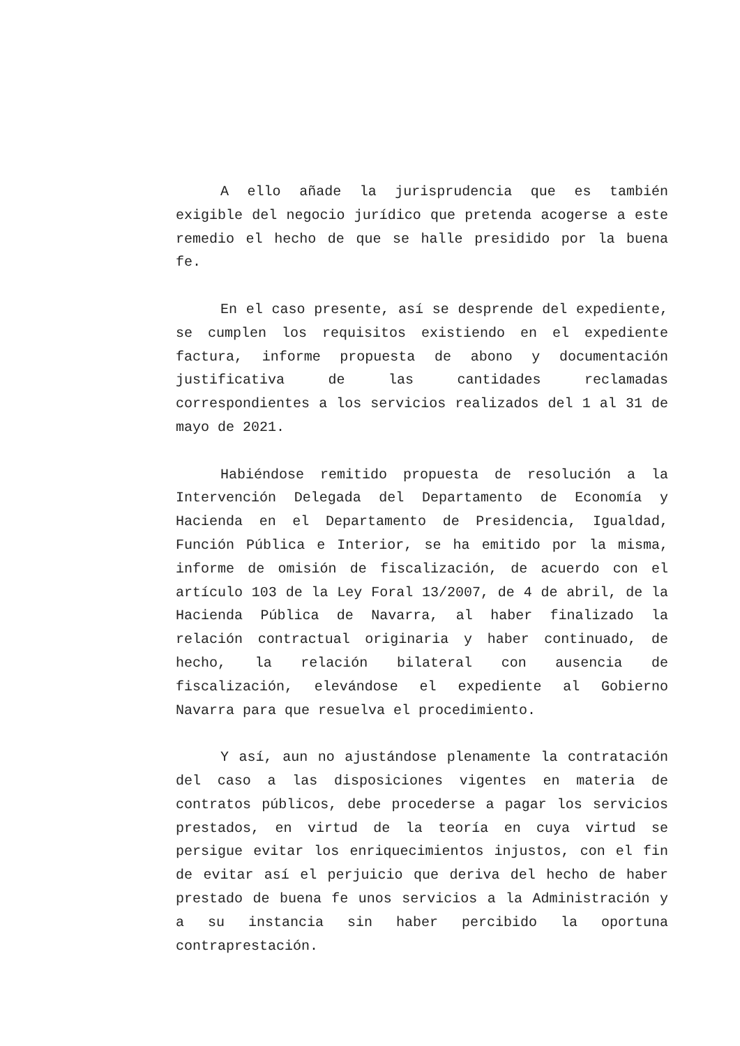A ello añade la jurisprudencia que es también exigible del negocio jurídico que pretenda acogerse a este remedio el hecho de que se halle presidido por la buena fe.
En el caso presente, así se desprende del expediente, se cumplen los requisitos existiendo en el expediente factura, informe propuesta de abono y documentación justificativa de las cantidades reclamadas correspondientes a los servicios realizados del 1 al 31 de mayo de 2021.
Habiéndose remitido propuesta de resolución a la Intervención Delegada del Departamento de Economía y Hacienda en el Departamento de Presidencia, Igualdad, Función Pública e Interior, se ha emitido por la misma, informe de omisión de fiscalización, de acuerdo con el artículo 103 de la Ley Foral 13/2007, de 4 de abril, de la Hacienda Pública de Navarra, al haber finalizado la relación contractual originaria y haber continuado, de hecho, la relación bilateral con ausencia de fiscalización, elevándose el expediente al Gobierno Navarra para que resuelva el procedimiento.
Y así, aun no ajustándose plenamente la contratación del caso a las disposiciones vigentes en materia de contratos públicos, debe procederse a pagar los servicios prestados, en virtud de la teoría en cuya virtud se persigue evitar los enriquecimientos injustos, con el fin de evitar así el perjuicio que deriva del hecho de haber prestado de buena fe unos servicios a la Administración y a su instancia sin haber percibido la oportuna contraprestación.